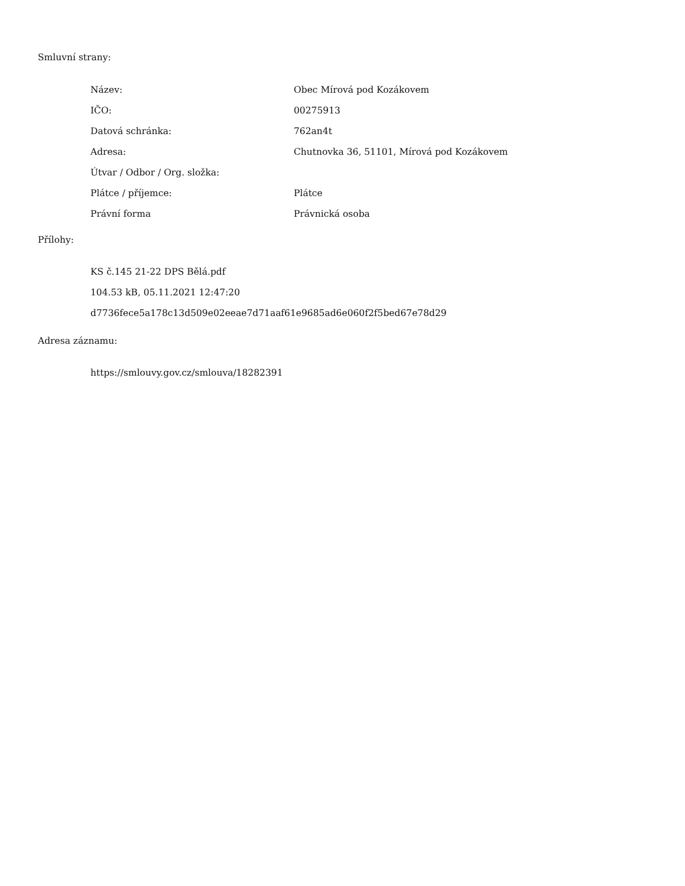Smluvní strany:
| Název: | Obec Mírová pod Kozákovem |
| IČO: | 00275913 |
| Datová schránka: | 762an4t |
| Adresa: | Chutnovka 36, 51101, Mírová pod Kozákovem |
| Útvar / Odbor / Org. složka: | |
| Plátce / příjemce: | Plátce |
| Právní forma | Právnická osoba |
Přílohy:
KS č.145 21-22 DPS Bělá.pdf
104.53 kB, 05.11.2021 12:47:20
d7736fece5a178c13d509e02eeae7d71aaf61e9685ad6e060f2f5bed67e78d29
Adresa záznamu:
https://smlouvy.gov.cz/smlouva/18282391